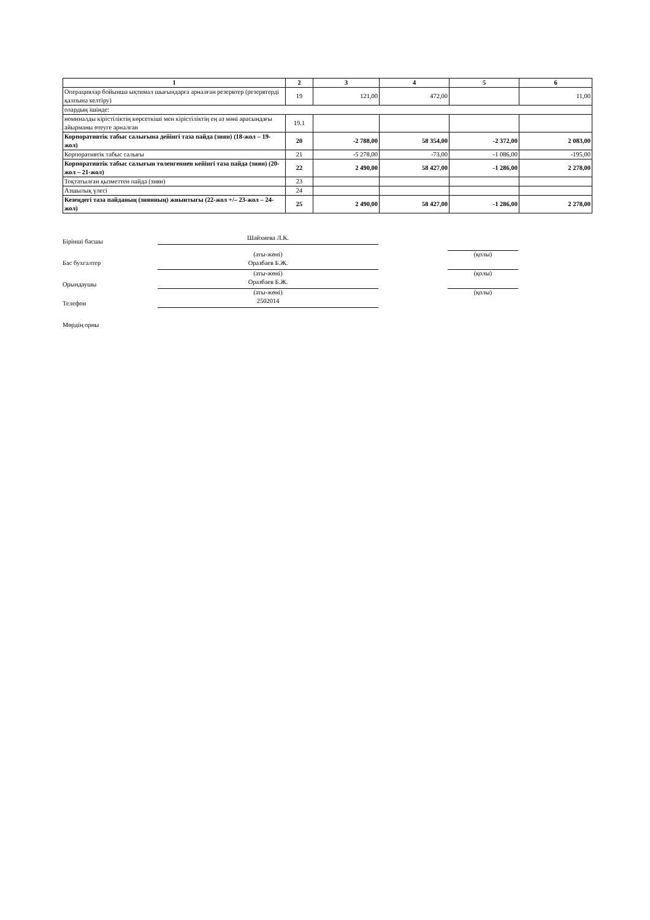| 1 | 2 | 3 | 4 | 5 | 6 |
| --- | --- | --- | --- | --- | --- |
| Операциялар бойынша ықтимал шығындарға арналған резервтер (резервтерді қалпына келтіру) | 19 | 121,00 | 472,00 | | 11,00 |
| олардың ішінде: | | | | | |
| номиналды кірістіліктің көрсеткіші мен кірістіліктің ең аз мәні арасындағы айырманы өтеуге арналған | 19.1 | | | | |
| Корпоративтік табыс салығына дейінгі таза пайда (зиян) (18-жол – 19-жол) | 20 | -2 788,00 | 58 354,00 | -2 372,00 | 2 083,00 |
| Корпоративтік табыс салығы | 21 | -5 278,00 | -73,00 | -1 086,00 | -195,00 |
| Корпоративтік табыс салығын төленгеннен кейінгі таза пайда (зиян) (20-жол – 21-жол) | 22 | 2 490,00 | 58 427,00 | -1 286,00 | 2 278,00 |
| Тоқтатылған қызметтен пайда (зиян) | 23 | | | | |
| Азшылық үлесі | 24 | | | | |
| Кезеңдегі таза пайданың (зиянның) жиынтығы (22-жол +/– 23-жол – 24-жол) | 25 | 2 490,00 | 58 427,00 | -1 286,00 | 2 278,00 |
Бірінші басшы
Шайхиева Л.К.
(аты-жөні) (қолы)
Бас бухгалтер
Оразбаев Б.Ж.
(аты-жөні) (қолы)
Орындаушы
Оразбаев Б.Ж.
(аты-жөні) (қолы)
Телефон
2502014
Мөрдің орны